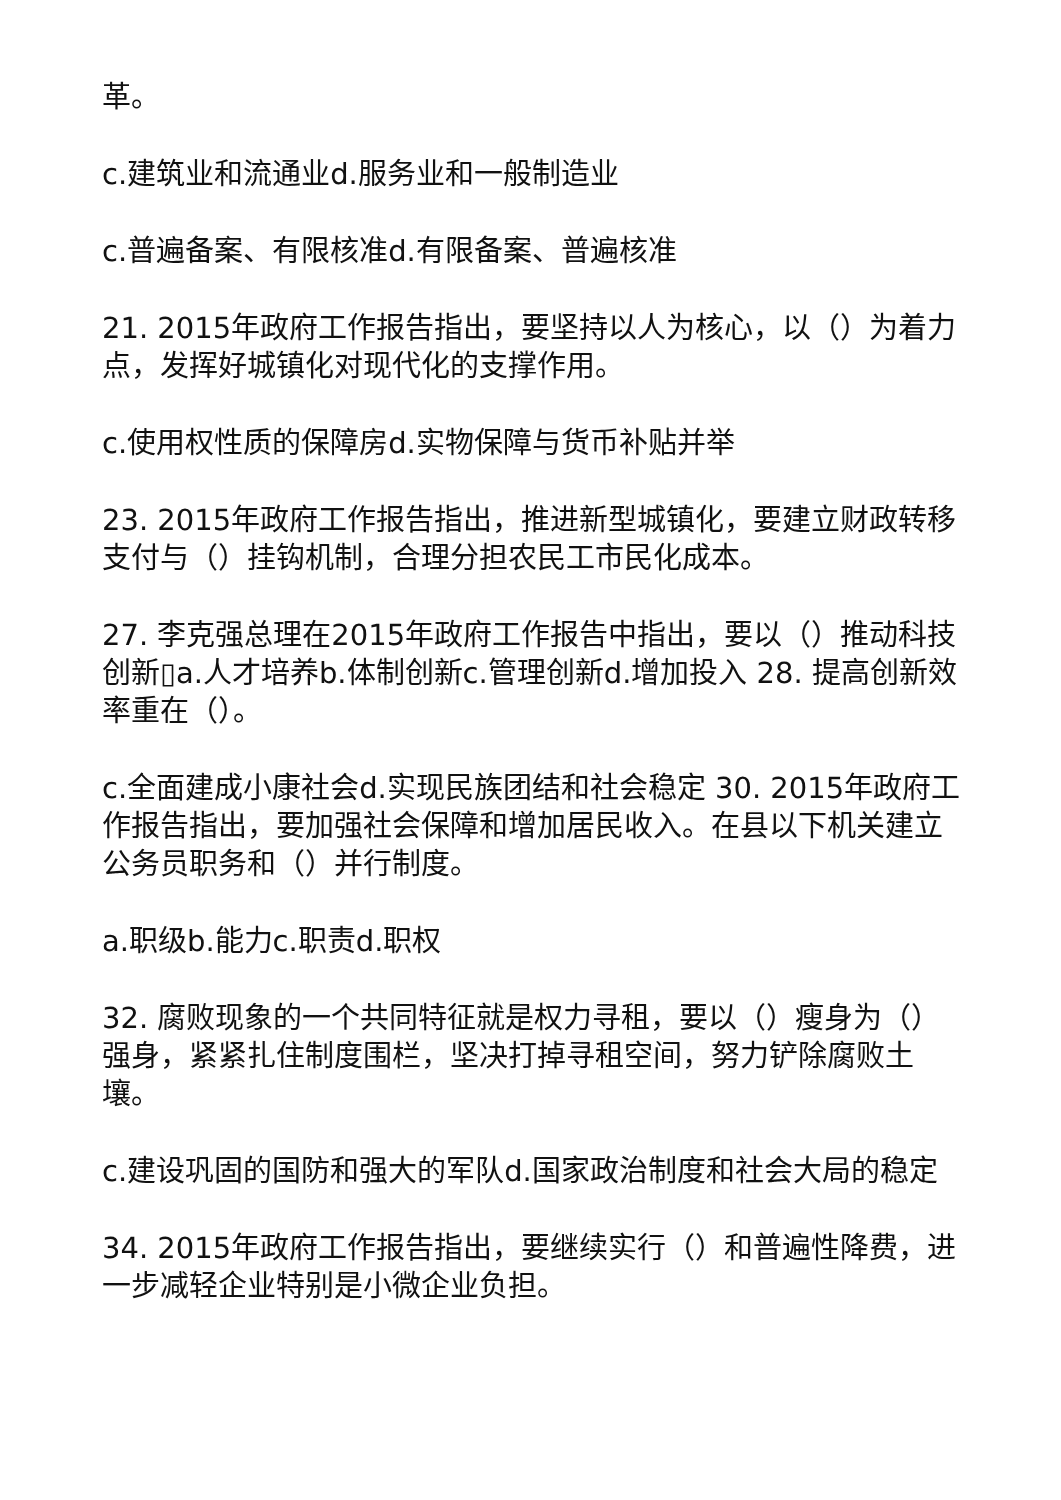革。
c.建筑业和流通业d.服务业和一般制造业
c.普遍备案、有限核准d.有限备案、普遍核准
21. 2015年政府工作报告指出，要坚持以人为核心，以（）为着力点，发挥好城镇化对现代化的支撑作用。
c.使用权性质的保障房d.实物保障与货币补贴并举
23. 2015年政府工作报告指出，推进新型城镇化，要建立财政转移支付与（）挂钩机制，合理分担农民工市民化成本。
27. 李克强总理在2015年政府工作报告中指出，要以（）推动科技创新▯a.人才培养b.体制创新c.管理创新d.增加投入 28. 提高创新效率重在（）。
c.全面建成小康社会d.实现民族团结和社会稳定 30. 2015年政府工作报告指出，要加强社会保障和增加居民收入。在县以下机关建立公务员职务和（）并行制度。
a.职级b.能力c.职责d.职权
32. 腐败现象的一个共同特征就是权力寻租，要以（）瘦身为（）强身，紧紧扎住制度围栏，坚决打掉寻租空间，努力铲除腐败土壤。
c.建设巩固的国防和强大的军队d.国家政治制度和社会大局的稳定
34. 2015年政府工作报告指出，要继续实行（）和普遍性降费，进一步减轻企业特别是小微企业负担。